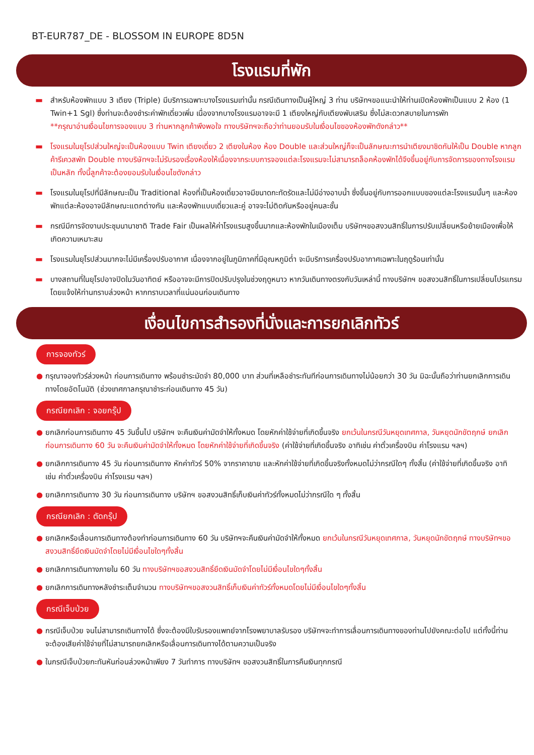BT-EUR787_DE - BLOSSOM IN EUROPE 8D5N
โรงแรมที่พัก
▬ สำหรับห้องพักแบบ 3 เตียง (Triple) มีบริการเฉพาะบางโรงแรมเท่านั้น กรณีเดินทางเป็นผู้ใหญ่ 3 ท่าน บริษัทฯขอแนะนำให้ท่านเปิดห้องพักเป็นแบบ 2 ห้อง (1 Twin+1 Sgl) ซึ่งท่านจะต้องชำระค่าพักเดี่ยวเพิ่ม เนื่องจากบางโรงแรมอาจจะมี 1 เตียงใหญ่กับเตียงพับเสริม ซึ่งไม่สะดวกสบายในการพัก
**กรุณาอ่านเงื่อนไขการจองแบบ 3 ท่านหากลูกค้าพึงพอใจ ทางบริษัทฯจะถือว่าท่านยอมรับในเงื่อนไขของห้องพักดังกล่าว**
▬ โรงแรมในยุโรปส่วนใหญ่จะเป็นห้องแบบ Twin เตียงเดี่ยว 2 เตียงในห้อง ห้อง Double และส่วนใหญ่ก็จะเป็นลักษณะการนำเตียงมาชิดกันให้เป็น Double หากลูกค้ารีเควสพัก Double ทางบริษัทฯจะไม่รับรองเรื่องห้องให้เนื่องจากระบบการจองแต่ละโรงแรมจะไม่สามารถล็อคห้องพักได้จึงขึ้นอยู่กับการจัดการของทางโรงแรมเป็นหลัก ทั้งนี้ลูกค้าจะต้องยอมรับในเงื่อนไขดังกล่าว
▬ โรงแรมในยุโรปที่มีลักษณะเป็น Traditional ห้องที่เป็นห้องเดี่ยวอาจมีขนาดกะทัดรัดและไม่มีอ่างอาบน้ำ ซึ่งขึ้นอยู่กับการออกแบบของแต่ละโรงแรมนั้นๆ และห้องพักแต่ละห้องอาจมีลักษณะแตกต่างกัน และห้องพักแบบเดี่ยวและคู่ อาจจะไม่ติดกันหรืออยู่คนละชั้น
▬ กรณีมีการจัดงานประชุมนานาชาติ Trade Fair เป็นผลให้ค่าโรงแรมสูงขึ้นมากและห้องพักในเมืองเต็ม บริษัทฯขอสงวนสิทธิ์ในการปรับเปลี่ยนหรือย้ายเมืองเพื่อให้เกิดความเหมาะสม
▬ โรงแรมในยุโรปส่วนมากจะไม่มีเครื่องปรับอากาศ เนื่องจากอยู่ในภูมิภาคที่มีอุณหภูมิต่ำ จะมีบริการเครื่องปรับอากาศเฉพาะในฤดูร้อนเท่านั้น
▬ บางสถานที่ในยุโรปอาจปิดในวันอาทิตย์ หรืออาจจะมีการปิดปรับปรุงในช่วงฤดูหนาว หากวันเดินทางตรงกับวันเหล่านี้ ทางบริษัทฯ ขอสงวนสิทธิ์ในการเปลี่ยนโปรแกรมโดยแจ้งให้ท่านทราบล่วงหน้า หากทราบเวลาที่แน่นอนก่อนเดินทาง
เงื่อนไขการสำรองที่นั่งและการยกเลิกทัวร์
การจองทัวร์
● กรุณาจองทัวร์ล่วงหน้า ก่อนการเดินทาง พร้อมชำระมัดจำ 80,000 บาท ส่วนที่เหลือชำระทันทีก่อนการเดินทางไม่น้อยกว่า 30 วัน มิฉะนั้นถือว่าท่านยกเลิกการเดินทางโดยอัตโนมัติ (ช่วงเทศกาลกรุณาชำระก่อนเดินทาง 45 วัน)
กรณียกเลิก : จอยกรุ๊ป
● ยกเลิกก่อนการเดินทาง 45 วันขึ้นไป บริษัทฯ จะคืนเงินค่ามัดจำให้ทั้งหมด โดยหักค่าใช้จ่ายที่เกิดขึ้นจริง ยกเว้นในกรณีวันหยุดเทศกาล, วันหยุดนักขัตฤกษ์ ยกเลิกก่อนการเดินทาง 60 วัน จะคืนเงินค่ามัดจำให้ทั้งหมด โดยหักค่าใช้จ่ายที่เกิดขึ้นจริง (ค่าใช้จ่ายที่เกิดขึ้นจริง อาทิเช่น ค่าตั๋วเครื่องบิน ค่าโรงแรม ฯลฯ)
● ยกเลิกการเดินทาง 45 วัน ก่อนการเดินทาง หักค่าทัวร์ 50% จากราคาขาย และหักค่าใช้จ่ายที่เกิดขึ้นจริงทั้งหมดไม่ว่ากรณีใดๆ ทั้งสิ้น (ค่าใช้จ่ายที่เกิดขึ้นจริง อาทิเช่น ค่าตั๋วเครื่องบิน ค่าโรงแรม ฯลฯ)
● ยกเลิกการเดินทาง 30 วัน ก่อนการเดินทาง บริษัทฯ ขอสงวนสิทธิ์เก็บเงินค่าทัวร์ทั้งหมดไม่ว่ากรณีใด ๆ ทั้งสิ้น
กรณียกเลิก : ตัดกรุ๊ป
● ยกเลิกหรือเลื่อนการเดินทางต้องทำก่อนการเดินทาง 60 วัน บริษัทฯจะคืนเงินค่ามัดจำให้ทั้งหมด ยกเว้นในกรณีวันหยุดเทศกาล, วันหยุดนักขัตฤกษ์ ทางบริษัทฯขอสงวนสิทธิ์ยึดเงินมัดจำโดยไม่มีเงื่อนไขใดๆทั้งสิ้น
● ยกเลิกการเดินทางภายใน 60 วัน ทางบริษัทฯขอสงวนสิทธิ์ยึดเงินมัดจำโดยไม่มีเงื่อนไขใดๆทั้งสิ้น
● ยกเลิกการเดินทางหลังชำระเต็มจำนวน ทางบริษัทฯขอสงวนสิทธิ์เก็บเงินค่าทัวร์ทั้งหมดโดยไม่มีเงื่อนไขใดๆทั้งสิ้น
กรณีเจ็บป่วย
● กรณีเจ็บป่วย จนไม่สามารถเดินทางได้ ซึ่งจะต้องมีใบรับรองแพทย์จากโรงพยาบาลรับรอง บริษัทฯจะทำการเลื่อนการเดินทางของท่านไปยังคณะต่อไป แต่ทั้งนี้ท่านจะต้องเสียค่าใช้จ่ายที่ไม่สามารถยกเลิกหรือเลื่อนการเดินทางได้ตามความเป็นจริง
● ในกรณีเจ็บป่วยกะทันหันก่อนล่วงหน้าเพียง 7 วันทำการ ทางบริษัทฯ ขอสงวนสิทธิ์ในการคืนเงินทุกกรณี